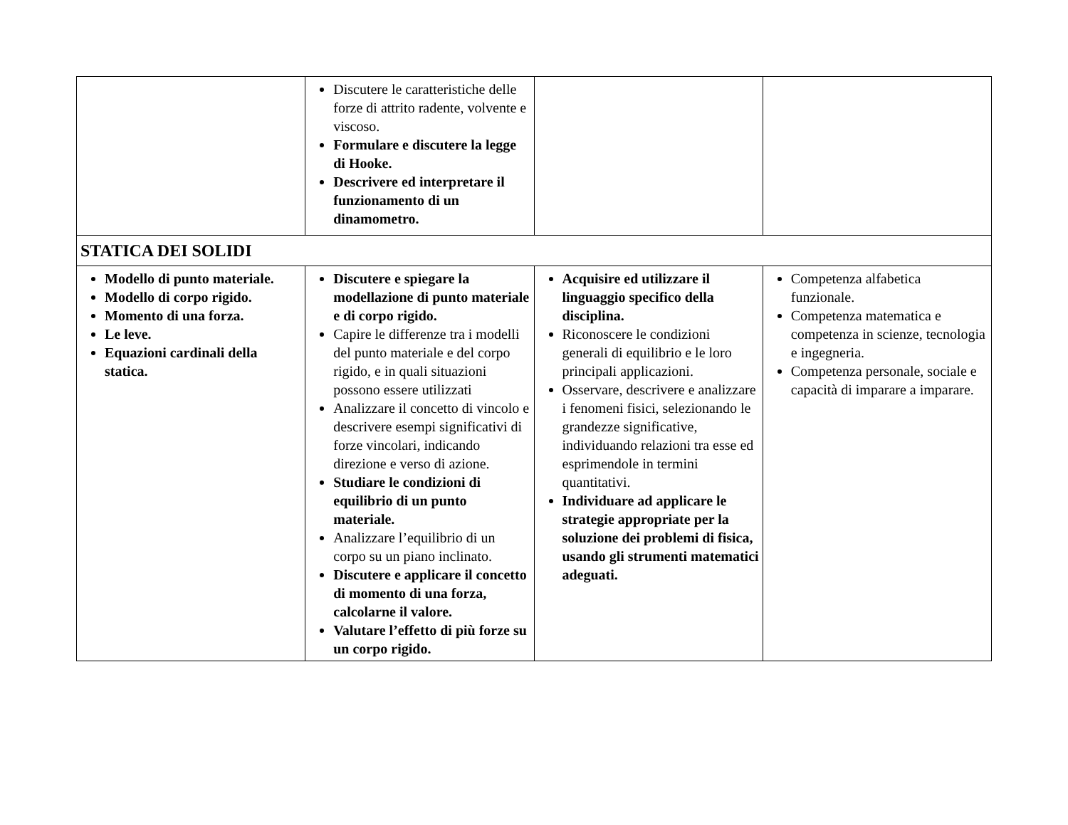| | Discutere le caratteristiche delle forze di attrito radente, volvente e viscoso. Formulare e discutere la legge di Hooke. Descrivere ed interpretare il funzionamento di un dinamometro. | | |
| STATICA DEI SOLIDI | | | |
| Modello di punto materiale. Modello di corpo rigido. Momento di una forza. Le leve. Equazioni cardinali della statica. | Discutere e spiegare la modellazione di punto materiale e di corpo rigido. Capire le differenze tra i modelli del punto materiale e del corpo rigido, e in quali situazioni possono essere utilizzati Analizzare il concetto di vincolo e descrivere esempi significativi di forze vincolari, indicando direzione e verso di azione. Studiare le condizioni di equilibrio di un punto materiale. Analizzare l’equilibrio di un corpo su un piano inclinato. Discutere e applicare il concetto di momento di una forza, calcolarne il valore. Valutare l’effetto di più forze su un corpo rigido. | Acquisire ed utilizzare il linguaggio specifico della disciplina. Riconoscere le condizioni generali di equilibrio e le loro principali applicazioni. Osservare, descrivere e analizzare i fenomeni fisici, selezionando le grandezze significative, individuando relazioni tra esse ed esprimendole in termini quantitativi. Individuare ad applicare le strategie appropriate per la soluzione dei problemi di fisica, usando gli strumenti matematici adeguati. | Competenza alfabetica funzionale. Competenza matematica e competenza in scienze, tecnologia e ingegneria. Competenza personale, sociale e capacità di imparare a imparare. |